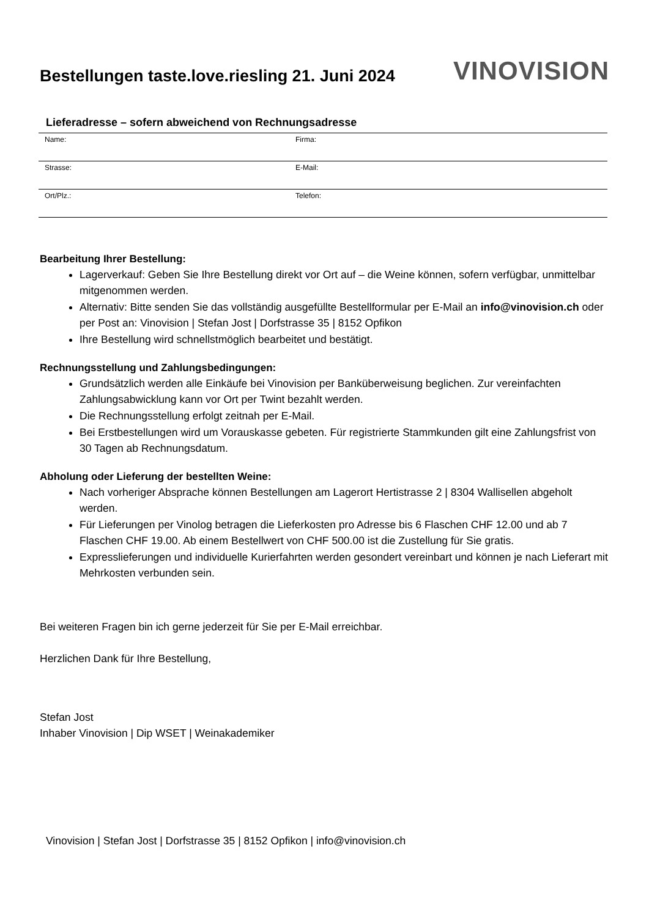Bestellungen taste.love.riesling 21. Juni 2024
VINOVISION
Lieferadresse – sofern abweichend von Rechnungsadresse
| Name: | Firma: |
| Strasse: | E-Mail: |
| Ort/Plz.: | Telefon: |
Bearbeitung Ihrer Bestellung:
Lagerverkauf: Geben Sie Ihre Bestellung direkt vor Ort auf – die Weine können, sofern verfügbar, unmittelbar mitgenommen werden.
Alternativ: Bitte senden Sie das vollständig ausgefüllte Bestellformular per E-Mail an info@vinovision.ch oder per Post an: Vinovision | Stefan Jost | Dorfstrasse 35 | 8152 Opfikon
Ihre Bestellung wird schnellstmöglich bearbeitet und bestätigt.
Rechnungsstellung und Zahlungsbedingungen:
Grundsätzlich werden alle Einkäufe bei Vinovision per Banküberweisung beglichen. Zur vereinfachten Zahlungsabwicklung kann vor Ort per Twint bezahlt werden.
Die Rechnungsstellung erfolgt zeitnah per E-Mail.
Bei Erstbestellungen wird um Vorauskasse gebeten. Für registrierte Stammkunden gilt eine Zahlungsfrist von 30 Tagen ab Rechnungsdatum.
Abholung oder Lieferung der bestellten Weine:
Nach vorheriger Absprache können Bestellungen am Lagerort Hertistrasse 2 | 8304 Wallisellen abgeholt werden.
Für Lieferungen per Vinolog betragen die Lieferkosten pro Adresse bis 6 Flaschen CHF 12.00 und ab 7 Flaschen CHF 19.00. Ab einem Bestellwert von CHF 500.00 ist die Zustellung für Sie gratis.
Expresslieferungen und individuelle Kurierfahrten werden gesondert vereinbart und können je nach Lieferart mit Mehrkosten verbunden sein.
Bei weiteren Fragen bin ich gerne jederzeit für Sie per E-Mail erreichbar.
Herzlichen Dank für Ihre Bestellung,
Stefan Jost
Inhaber Vinovision | Dip WSET | Weinakademiker
Vinovision | Stefan Jost | Dorfstrasse 35 | 8152 Opfikon | info@vinovision.ch